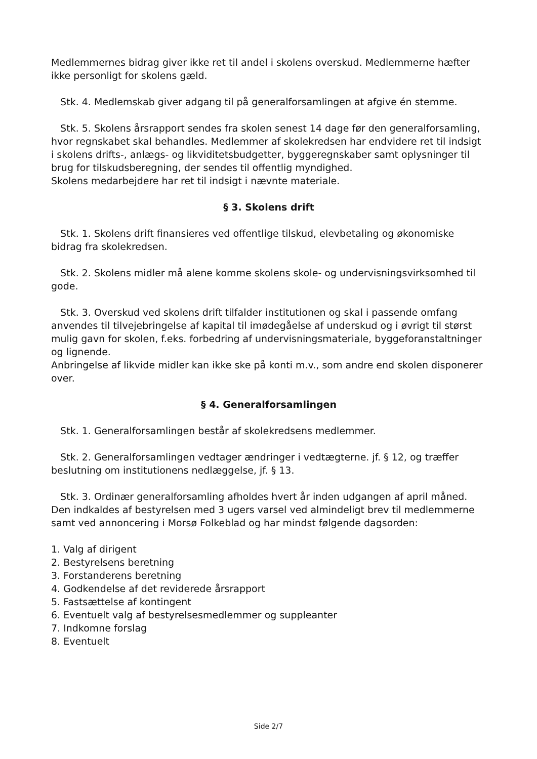Medlemmernes bidrag giver ikke ret til andel i skolens overskud. Medlemmerne hæfter ikke personligt for skolens gæld.
Stk. 4. Medlemskab giver adgang til på generalforsamlingen at afgive én stemme.
Stk. 5. Skolens årsrapport sendes fra skolen senest 14 dage før den generalforsamling, hvor regnskabet skal behandles. Medlemmer af skolekredsen har endvidere ret til indsigt i skolens drifts-, anlægs- og likviditetsbudgetter, byggeregnskaber samt oplysninger til brug for tilskudsberegning, der sendes til offentlig myndighed.
Skolens medarbejdere har ret til indsigt i nævnte materiale.
§ 3. Skolens drift
Stk. 1. Skolens drift finansieres ved offentlige tilskud, elevbetaling og økonomiske bidrag fra skolekredsen.
Stk. 2. Skolens midler må alene komme skolens skole- og undervisningsvirksomhed til gode.
Stk. 3. Overskud ved skolens drift tilfalder institutionen og skal i passende omfang anvendes til tilvejebringelse af kapital til imødegåelse af underskud og i øvrigt til størst mulig gavn for skolen, f.eks. forbedring af undervisningsmateriale, byggeforanstaltninger og lignende.
Anbringelse af likvide midler kan ikke ske på konti m.v., som andre end skolen disponerer over.
§ 4. Generalforsamlingen
Stk. 1. Generalforsamlingen består af skolekredsens medlemmer.
Stk. 2. Generalforsamlingen vedtager ændringer i vedtægterne. jf. § 12, og træffer beslutning om institutionens nedlæggelse, jf. § 13.
Stk. 3. Ordinær generalforsamling afholdes hvert år inden udgangen af april måned. Den indkaldes af bestyrelsen med 3 ugers varsel ved almindeligt brev til medlemmerne samt ved annoncering i Morsø Folkeblad og har mindst følgende dagsorden:
1. Valg af dirigent
2. Bestyrelsens beretning
3. Forstanderens beretning
4. Godkendelse af det reviderede årsrapport
5. Fastsættelse af kontingent
6. Eventuelt valg af bestyrelsesmedlemmer og suppleanter
7. Indkomne forslag
8. Eventuelt
Side 2/7